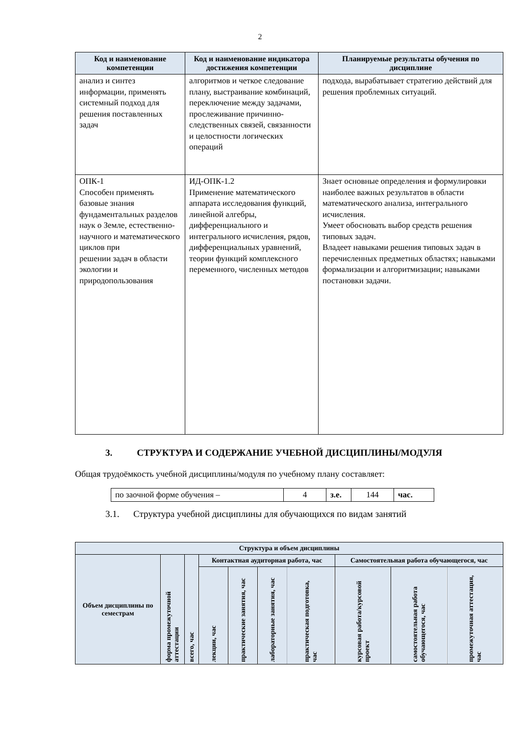2
| Код и наименование компетенции | Код и наименование индикатора достижения компетенции | Планируемые результаты обучения по дисциплине |
| --- | --- | --- |
| анализ и синтез информации, применять системный подход для решения поставленных задач | алгоритмов и четкое следование плану, выстраивание комбинаций, переключение между задачами, прослеживание причинно-следственных связей, связанности и целостности логических операций | подхода, вырабатывает стратегию действий для решения проблемных ситуаций. |
| ОПК-1 Способен применять базовые знания фундаментальных разделов наук о Земле, естественно-научного и математического циклов при решении задач в области экологии и природопользования | ИД-ОПК-1.2 Применение математического аппарата исследования функций, линейной алгебры, дифференциального и интегрального исчисления, рядов, дифференциальных уравнений, теории функций комплексного переменного, численных методов | Знает основные определения и формулировки наиболее важных результатов в области математического анализа, интегрального исчисления. Умеет обосновать выбор средств решения типовых задач. Владеет навыками решения типовых задач в перечисленных предметных областях; навыками формализации и алгоритмизации; навыками постановки задачи. |
3. СТРУКТУРА И СОДЕРЖАНИЕ УЧЕБНОЙ ДИСЦИПЛИНЫ/МОДУЛЯ
Общая трудоёмкость учебной дисциплины/модуля по учебному плану составляет:
| по заочной форме обучения – | 4 | з.е. | 144 | час. |
3.1. Структура учебной дисциплины для обучающихся по видам занятий
| Структура и объем дисциплины | | | | | | | | | |
| --- | --- | --- | --- | --- | --- | --- | --- | --- | --- |
| Объем дисциплины по семестрам | форма промежуточной аттестации | всего, час | Контактная аудиторная работа, час | | | | Самостоятельная работа обучающегося, час | | |
| | | | лекции, час | практические занятия, час | лабораторные занятия, час | практическая подготовка, час | курсовая работа/курсовой проект | самостоятельная работа обучающегося, час | промежуточная аттестация, час |